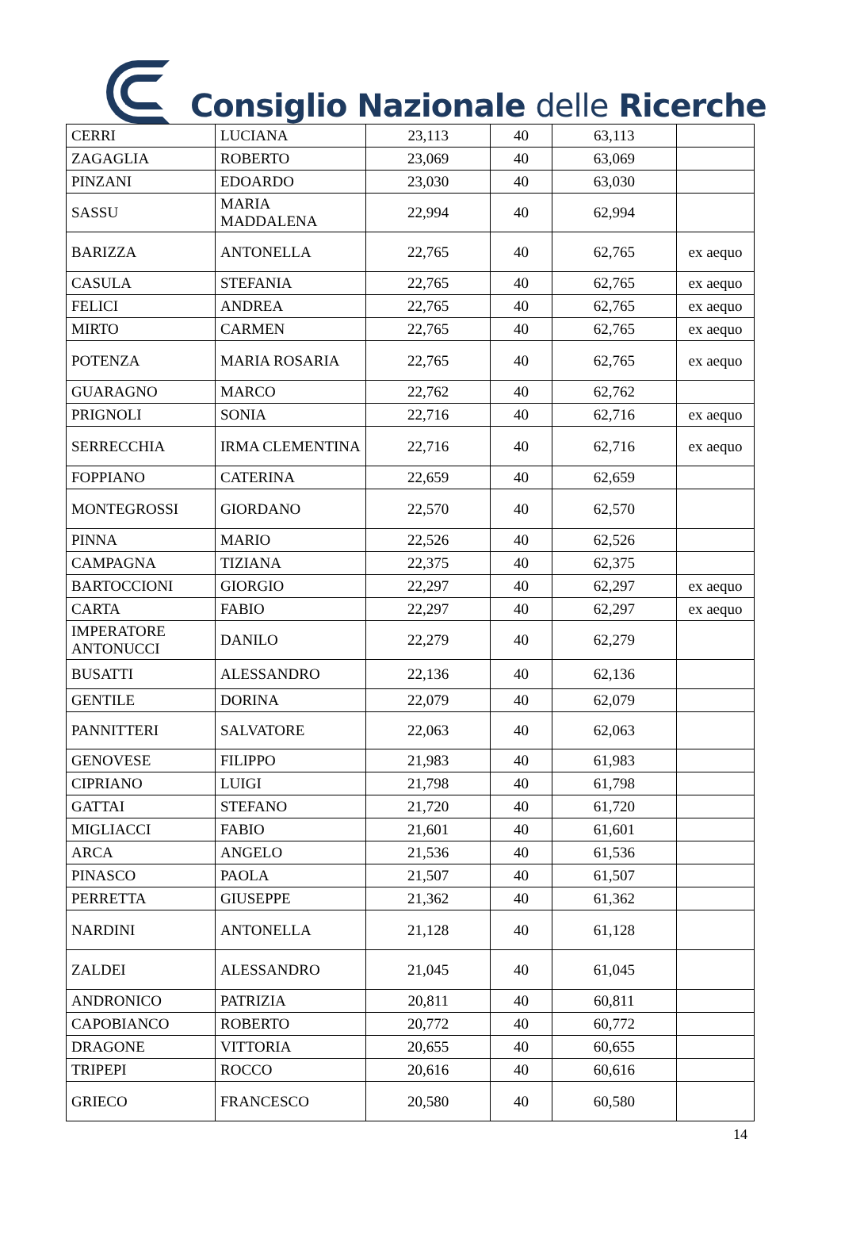Consiglio Nazionale delle Ricerche
| CERRI | LUCIANA | 23,113 | 40 | 63,113 | |
| ZAGAGLIA | ROBERTO | 23,069 | 40 | 63,069 | |
| PINZANI | EDOARDO | 23,030 | 40 | 63,030 | |
| SASSU | MARIA MADDALENA | 22,994 | 40 | 62,994 | |
| BARIZZA | ANTONELLA | 22,765 | 40 | 62,765 | ex aequo |
| CASULA | STEFANIA | 22,765 | 40 | 62,765 | ex aequo |
| FELICI | ANDREA | 22,765 | 40 | 62,765 | ex aequo |
| MIRTO | CARMEN | 22,765 | 40 | 62,765 | ex aequo |
| POTENZA | MARIA ROSARIA | 22,765 | 40 | 62,765 | ex aequo |
| GUARAGNO | MARCO | 22,762 | 40 | 62,762 | |
| PRIGNOLI | SONIA | 22,716 | 40 | 62,716 | ex aequo |
| SERRECCHIA | IRMA CLEMENTINA | 22,716 | 40 | 62,716 | ex aequo |
| FOPPIANO | CATERINA | 22,659 | 40 | 62,659 | |
| MONTEGROSSI | GIORDANO | 22,570 | 40 | 62,570 | |
| PINNA | MARIO | 22,526 | 40 | 62,526 | |
| CAMPAGNA | TIZIANA | 22,375 | 40 | 62,375 | |
| BARTOCCIONI | GIORGIO | 22,297 | 40 | 62,297 | ex aequo |
| CARTA | FABIO | 22,297 | 40 | 62,297 | ex aequo |
| IMPERATORE ANTONUCCI | DANILO | 22,279 | 40 | 62,279 | |
| BUSATTI | ALESSANDRO | 22,136 | 40 | 62,136 | |
| GENTILE | DORINA | 22,079 | 40 | 62,079 | |
| PANNITTERI | SALVATORE | 22,063 | 40 | 62,063 | |
| GENOVESE | FILIPPO | 21,983 | 40 | 61,983 | |
| CIPRIANO | LUIGI | 21,798 | 40 | 61,798 | |
| GATTAI | STEFANO | 21,720 | 40 | 61,720 | |
| MIGLIACCI | FABIO | 21,601 | 40 | 61,601 | |
| ARCA | ANGELO | 21,536 | 40 | 61,536 | |
| PINASCO | PAOLA | 21,507 | 40 | 61,507 | |
| PERRETTA | GIUSEPPE | 21,362 | 40 | 61,362 | |
| NARDINI | ANTONELLA | 21,128 | 40 | 61,128 | |
| ZALDEI | ALESSANDRO | 21,045 | 40 | 61,045 | |
| ANDRONICO | PATRIZIA | 20,811 | 40 | 60,811 | |
| CAPOBIANCO | ROBERTO | 20,772 | 40 | 60,772 | |
| DRAGONE | VITTORIA | 20,655 | 40 | 60,655 | |
| TRIPEPI | ROCCO | 20,616 | 40 | 60,616 | |
| GRIECO | FRANCESCO | 20,580 | 40 | 60,580 | |
14